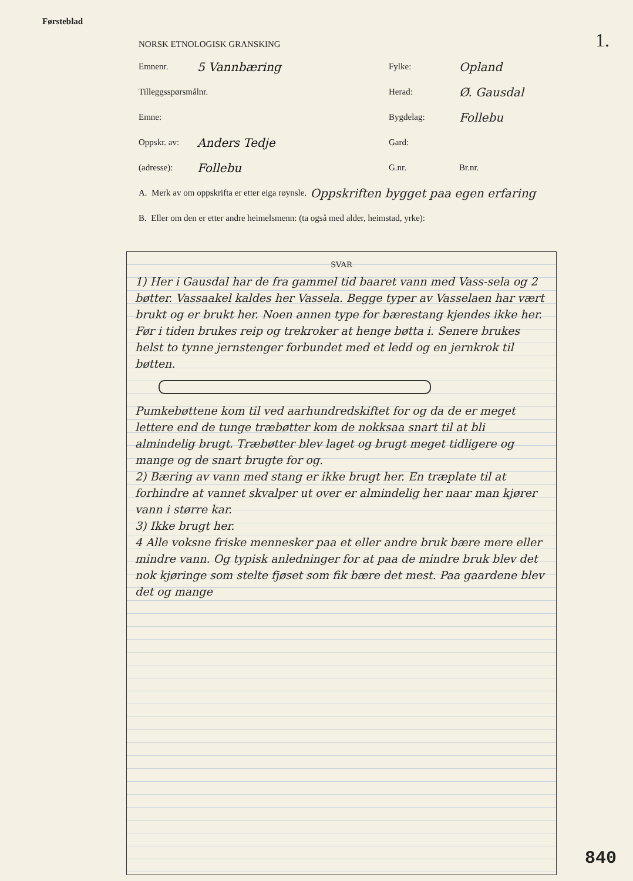Førsteblad
1.
NORSK ETNOLOGISK GRANSKING
Emnenr. 5 Vannbæring Fylke: Opland
Tilleggsspørsmålnr. Herad: Ø. Gausdal
Emne: Bygdelag: Follebu
Oppskr. av: Anders Tedje Gard:
(adresse): Follebu G.nr. Br.nr.
A. Merk av om oppskrifta er etter eiga røynsle. Oppskriften bygget paa egen erfaring
B. Eller om den er etter andre heimelsmenn: (ta også med alder, heimstad, yrke):
SVAR
1) Her i Gausdal har de fra gammel tid baaret vann med Vass-sela og 2 bøtter. Vassaakel kaldes her Vassela. Begge typer av Vasselaen har vært brukt og er brukt her. Noen annen type for bærestang kjendes ikke her. Før i tiden brukes reip og trekroker at henge bøtta i. Senere brukes helst to tynne jernstenger forbundet med et ledd og en jernkrok til bøtten.
Pumkebøttene kom til ved aarhundredskiftet for og da de er meget lettere end de tunge træbøtter kom de nokksaa snart til at bli almindelig brugt. Træbøtter blev laget og brugt meget tidligere og mange og de snart brugte for og.
2) Bæring av vann med stang er ikke brugt her. En træplate til at forhindre at vannet skvalper ut over er almindelig her naar man kjører vann i større kar.
3) Ikke brugt her.
4 Alle voksne friske mennesker paa et eller andre bruk bære mere eller mindre vann. Og typisk anledninger for at paa de mindre bruk blev det nok kjøringe som stelte fjøset som fik bære det mest. Paa gaardene blev det og mange
840